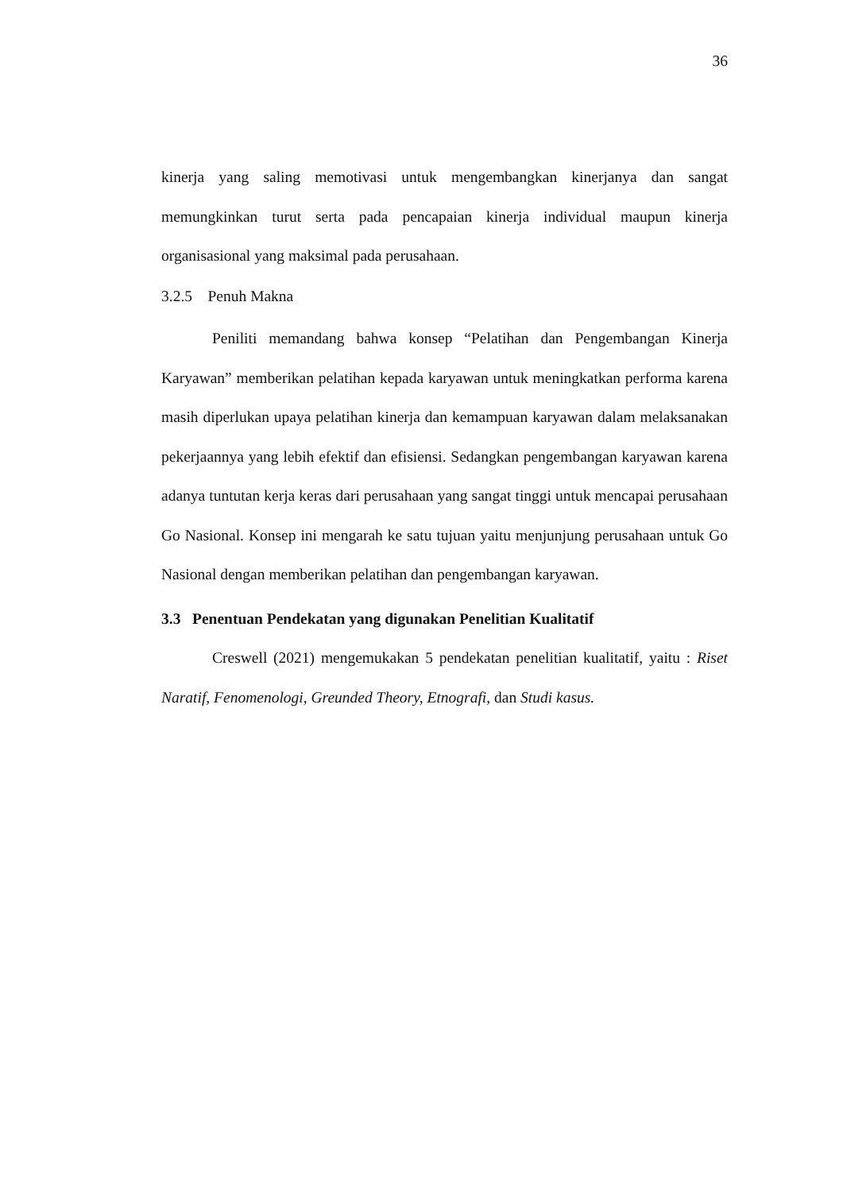36
kinerja yang saling memotivasi untuk mengembangkan kinerjanya dan sangat memungkinkan turut serta pada pencapaian kinerja individual maupun kinerja organisasional yang maksimal pada perusahaan.
3.2.5 Penuh Makna
Peniliti memandang bahwa konsep “Pelatihan dan Pengembangan Kinerja Karyawan” memberikan pelatihan kepada karyawan untuk meningkatkan performa karena masih diperlukan upaya pelatihan kinerja dan kemampuan karyawan dalam melaksanakan pekerjaannya yang lebih efektif dan efisiensi. Sedangkan pengembangan karyawan karena adanya tuntutan kerja keras dari perusahaan yang sangat tinggi untuk mencapai perusahaan Go Nasional. Konsep ini mengarah ke satu tujuan yaitu menjunjung perusahaan untuk Go Nasional dengan memberikan pelatihan dan pengembangan karyawan.
3.3 Penentuan Pendekatan yang digunakan Penelitian Kualitatif
Creswell (2021) mengemukakan 5 pendekatan penelitian kualitatif, yaitu : Riset Naratif, Fenomenologi, Greunded Theory, Etnografi, dan Studi kasus.